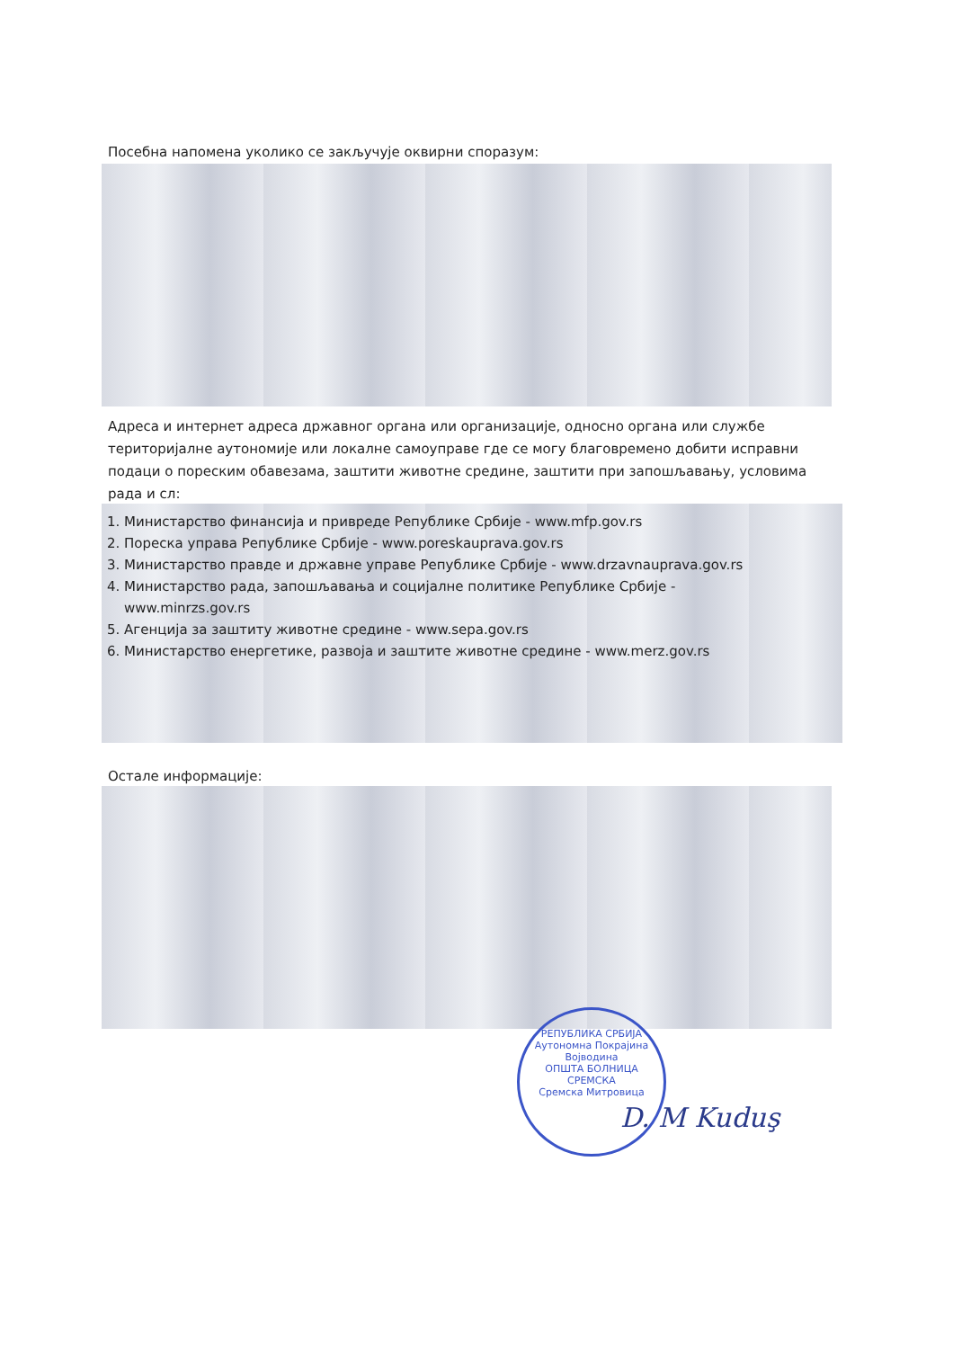Посебна напомена уколико се закључује оквирни споразум:
Адреса и интернет адреса државног органа или организације, односно органа или службе територијалне аутономије или локалне самоуправе где се могу благовремено добити исправни подаци о пореским обавезама, заштити животне средине, заштити при запошљавању, условима рада и сл:
1. Министарство финансија и привреде Републике Србије - www.mfp.gov.rs
2. Пореска управа Републике Србије - www.poreskauprava.gov.rs
3. Министарство правде и државне управе Републике Србије - www.drzavnauprava.gov.rs
4. Министарство рада, запошљавања и социјалне политике Републике Србије -
www.minrzs.gov.rs
5. Агенција за заштиту животне средине - www.sepa.gov.rs
6. Министарство енергетике, развоја и заштите животне средине - www.merz.gov.rs
Остале информације:
РЕПУБЛИКА СРБИЈА
Аутономна Покрајина Војводина
ОПШТА БОЛНИЦА СРЕМСКА
Сремска Митровица
D. M Kuduş